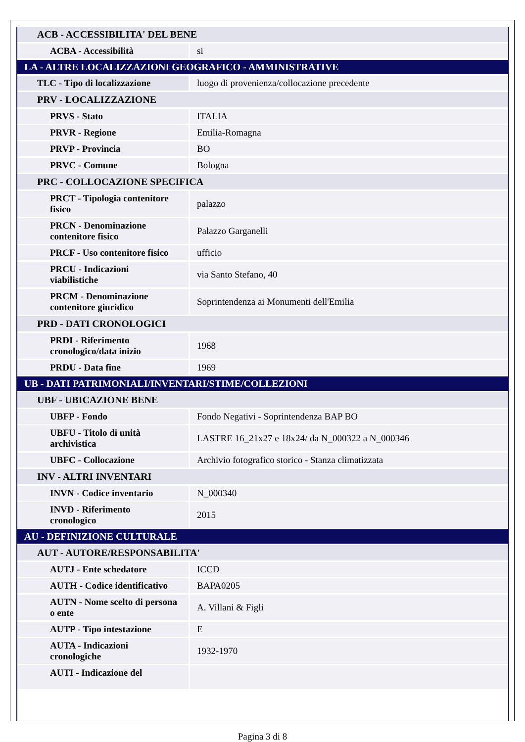| ACB - ACCESSIBILITA' DEL BENE | |
| ACBA - Accessibilità | si |
| LA - ALTRE LOCALIZZAZIONI GEOGRAFICO - AMMINISTRATIVE | |
| TLC - Tipo di localizzazione | luogo di provenienza/collocazione precedente |
| PRV - LOCALIZZAZIONE | |
| PRVS - Stato | ITALIA |
| PRVR - Regione | Emilia-Romagna |
| PRVP - Provincia | BO |
| PRVC - Comune | Bologna |
| PRC - COLLOCAZIONE SPECIFICA | |
| PRCT - Tipologia contenitore fisico | palazzo |
| PRCN - Denominazione contenitore fisico | Palazzo Garganelli |
| PRCF - Uso contenitore fisico | ufficio |
| PRCU - Indicazioni viabilistiche | via Santo Stefano, 40 |
| PRCM - Denominazione contenitore giuridico | Soprintendenza ai Monumenti dell'Emilia |
| PRD - DATI CRONOLOGICI | |
| PRDI - Riferimento cronologico/data inizio | 1968 |
| PRDU - Data fine | 1969 |
| UB - DATI PATRIMONIALI/INVENTARI/STIME/COLLEZIONI | |
| UBF - UBICAZIONE BENE | |
| UBFP - Fondo | Fondo Negativi - Soprintendenza BAP BO |
| UBFU - Titolo di unità archivistica | LASTRE 16_21x27 e 18x24/ da N_000322 a N_000346 |
| UBFC - Collocazione | Archivio fotografico storico - Stanza climatizzata |
| INV - ALTRI INVENTARI | |
| INVN - Codice inventario | N_000340 |
| INVD - Riferimento cronologico | 2015 |
| AU - DEFINIZIONE CULTURALE | |
| AUT - AUTORE/RESPONSABILITA' | |
| AUTJ - Ente schedatore | ICCD |
| AUTH - Codice identificativo | BAPA0205 |
| AUTN - Nome scelto di persona o ente | A. Villani & Figli |
| AUTP - Tipo intestazione | E |
| AUTA - Indicazioni cronologiche | 1932-1970 |
| AUTI - Indicazione del | |
Pagina 3 di 8